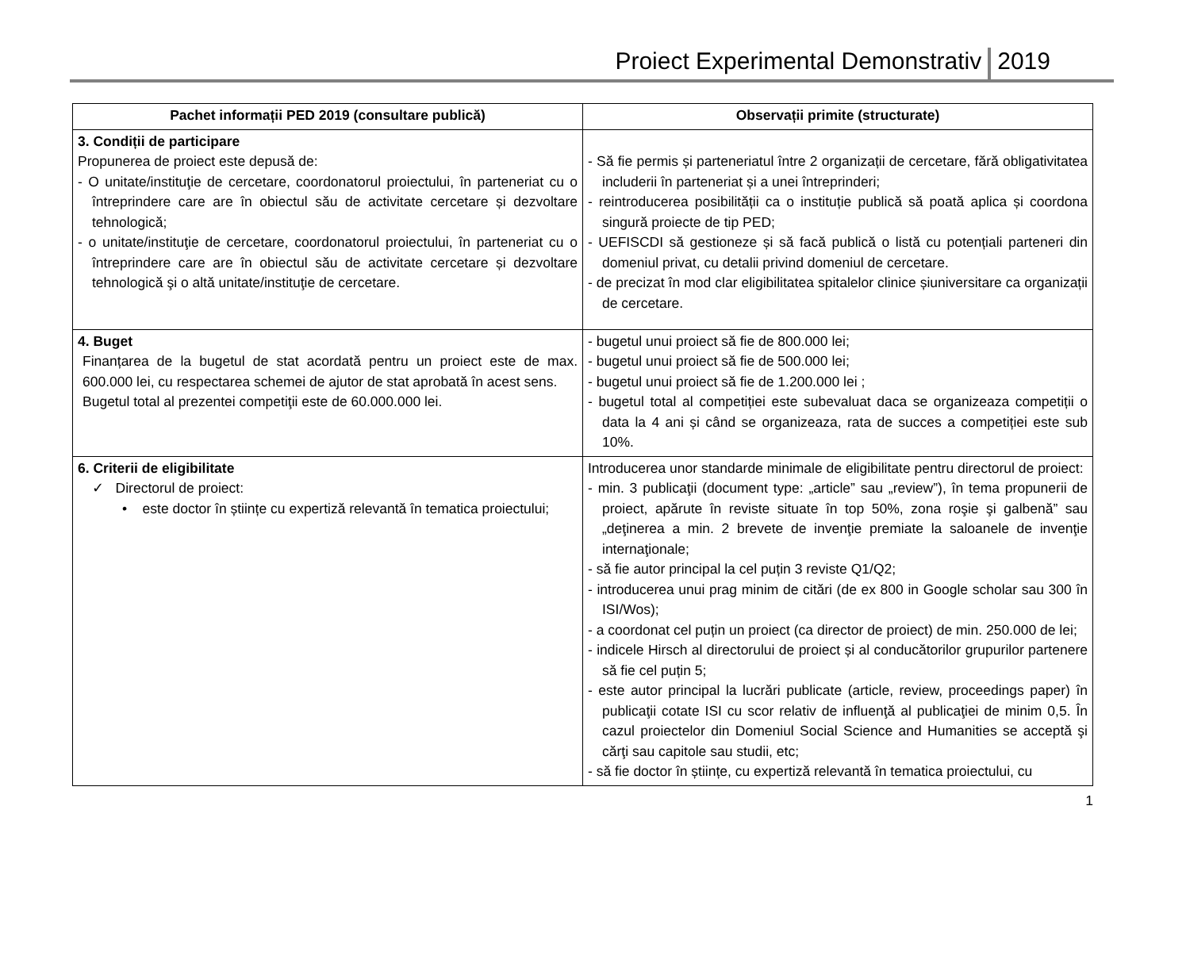Proiect Experimental Demonstrativ 2019
| Pachet informații PED 2019 (consultare publică) | Observații primite (structurate) |
| --- | --- |
| 3. Condiții de participare Propunerea de proiect este depusă de: - O unitate/instituţie de cercetare, coordonatorul proiectului, în parteneriat cu o întreprindere care are în obiectul său de activitate cercetare și dezvoltare tehnologică; - o unitate/instituţie de cercetare, coordonatorul proiectului, în parteneriat cu o întreprindere care are în obiectul său de activitate cercetare și dezvoltare tehnologică şi o altă unitate/instituţie de cercetare. | - Să fie permis și parteneriatul între 2 organizații de cercetare, fără obligativitatea includerii în parteneriat și a unei întreprinderi; - reintroducerea posibilității ca o instituție publică să poată aplica și coordona singură proiecte de tip PED; - UEFISCDI să gestioneze și să facă publică o listă cu potențiali parteneri din domeniul privat, cu detalii privind domeniul de cercetare. - de precizat în mod clar eligibilitatea spitalelor clinice șiuniversitare ca organizații de cercetare. |
| 4. Buget Finanțarea de la bugetul de stat acordată pentru un proiect este de max. 600.000 lei, cu respectarea schemei de ajutor de stat aprobată în acest sens. Bugetul total al prezentei competiţii este de 60.000.000 lei. | - bugetul unui proiect să fie de 800.000 lei; - bugetul unui proiect să fie de 500.000 lei; - bugetul unui proiect să fie de 1.200.000 lei ; - bugetul total al competiției este subevaluat daca se organizeaza competiții o data la 4 ani și când se organizeaza, rata de succes a competiției este sub 10%. |
| 6. Criterii de eligibilitate ✓ Directorul de proiect: • este doctor în științe cu expertiză relevantă în tematica proiectului; | Introducerea unor standarde minimale de eligibilitate pentru directorul de proiect: - min. 3 publicaţii (document type: „article” sau „review”), în tema propunerii de proiect, apărute în reviste situate în top 50%, zona roşie şi galbenă” sau „deţinerea a min. 2 brevete de invenţie premiate la saloanele de invenţie internaţionale; - să fie autor principal la cel puțin 3 reviste Q1/Q2; - introducerea unui prag minim de citări (de ex 800 in Google scholar sau 300 în ISI/Wos); - a coordonat cel puțin un proiect (ca director de proiect) de min. 250.000 de lei; - indicele Hirsch al directorului de proiect și al conducătorilor grupurilor partenere să fie cel puțin 5; - este autor principal la lucrări publicate (article, review, proceedings paper) în publicaţii cotate ISI cu scor relativ de influenţă al publicaţiei de minim 0,5. În cazul proiectelor din Domeniul Social Science and Humanities se acceptă şi cărţi sau capitole sau studii, etc; - să fie doctor în științe, cu expertiză relevantă în tematica proiectului, cu |
1